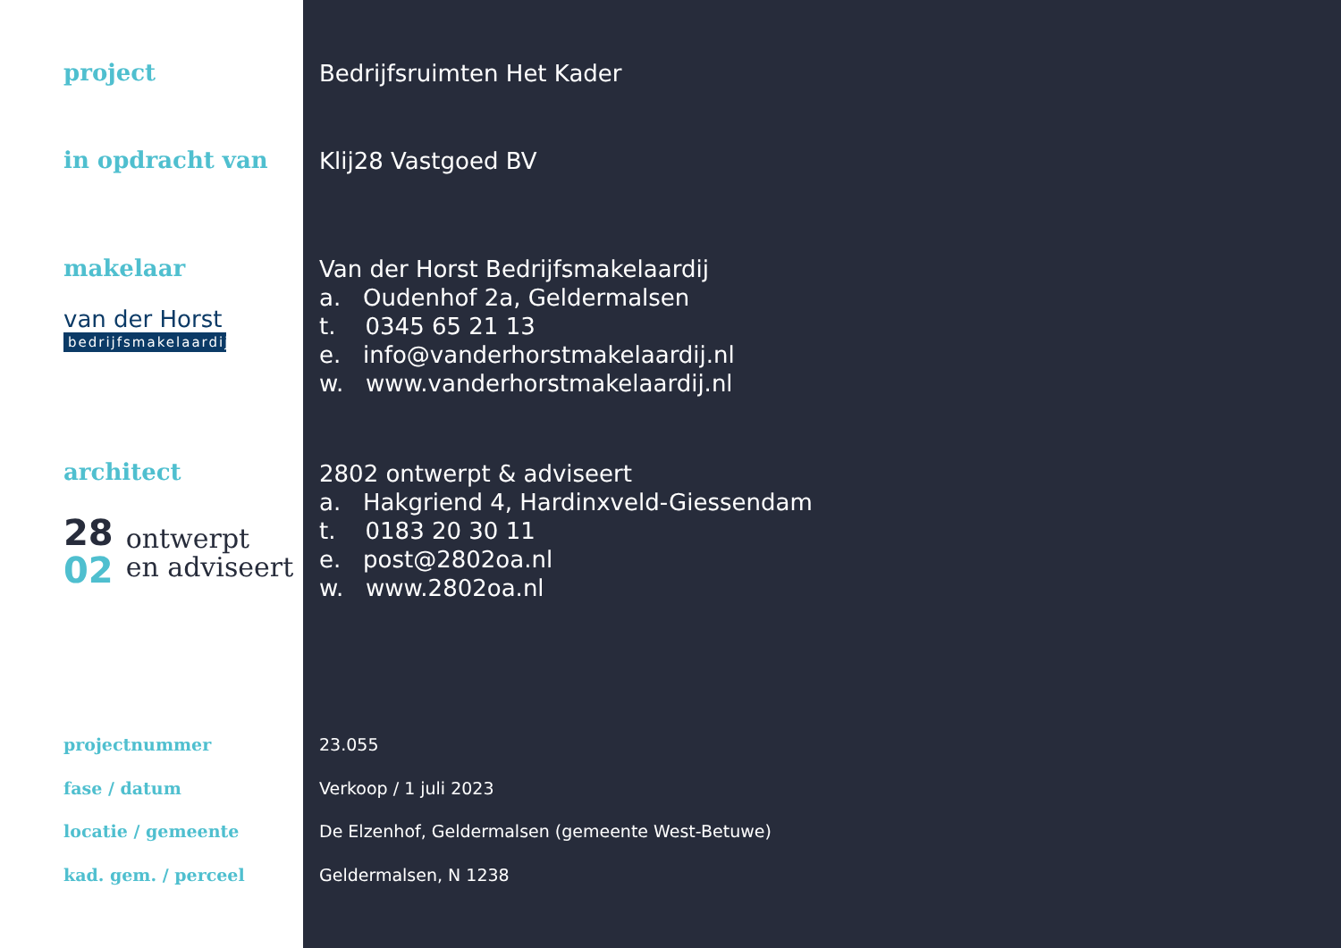project
in opdracht van
makelaar
van der Horst
bedrijfsmakelaardij
architect
28
02
ontwerpt
en adviseert
projectnummer
fase / datum
locatie / gemeente
kad. gem. / perceel
Bedrijfsruimten Het Kader
Klij28 Vastgoed BV
Van der Horst Bedrijfsmakelaardij
a. Oudenhof 2a, Geldermalsen
t. 0345 65 21 13
e. info@vanderhorstmakelaardij.nl
w. www.vanderhorstmakelaardij.nl
2802 ontwerpt & adviseert
a. Hakgriend 4, Hardinxveld-Giessendam
t. 0183 20 30 11
e. post@2802oa.nl
w. www.2802oa.nl
23.055
Verkoop / 1 juli 2023
De Elzenhof, Geldermalsen (gemeente West-Betuwe)
Geldermalsen, N 1238